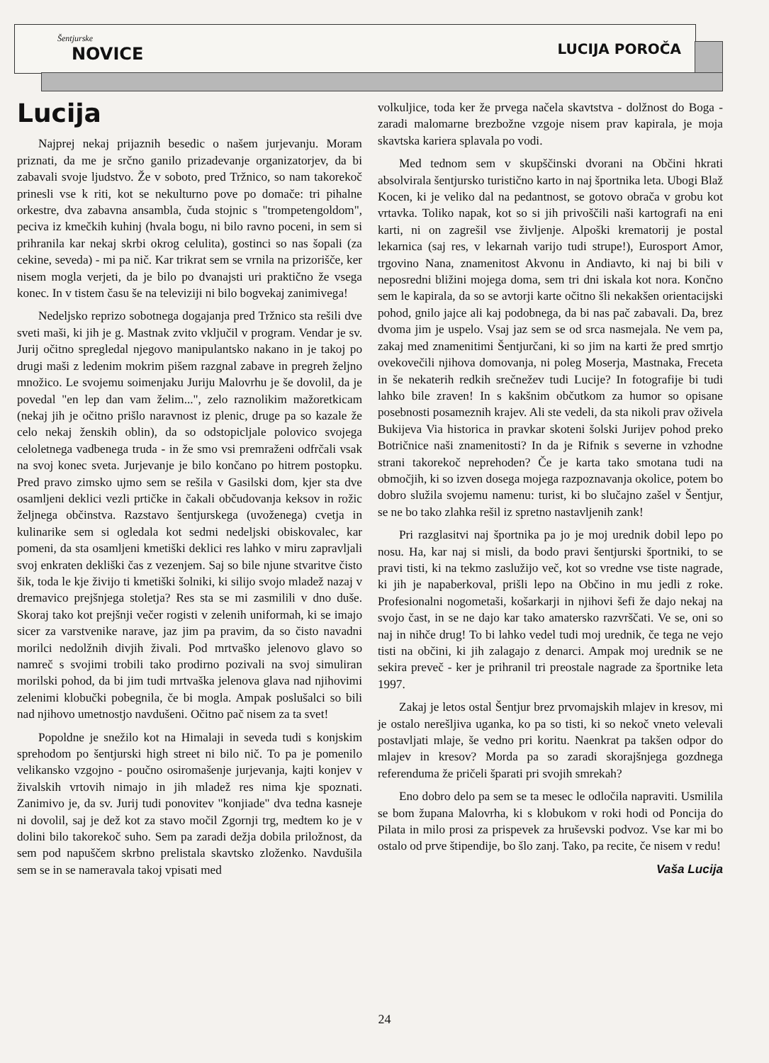Šentjurske
NOVICE
LUCIJA POROČA
Lucija
Najprej nekaj prijaznih besedic o našem jurjevanju. Moram priznati, da me je srčno ganilo prizadevanje organizatorjev, da bi zabavali svoje ljudstvo. Že v soboto, pred Tržnico, so nam takorekoč prinesli vse k riti, kot se nekulturno pove po domače: tri pihalne orkestre, dva zabavna ansambla, čuda stojnic s "trompetengoldom", peciva iz kmečkih kuhinj (hvala bogu, ni bilo ravno poceni, in sem si prihranila kar nekaj skrbi okrog celulita), gostinci so nas šopali (za cekine, seveda) - mi pa nič. Kar trikrat sem se vrnila na prizorišče, ker nisem mogla verjeti, da je bilo po dvanajsti uri praktično že vsega konec. In v tistem času še na televiziji ni bilo bogvekaj zanimivega!
Nedeljsko reprizo sobotnega dogajanja pred Tržnico sta rešili dve sveti maši, ki jih je g. Mastnak zvito vključil v program. Vendar je sv. Jurij očitno spregledal njegovo manipulantsko nakano in je takoj po drugi maši z ledenim mokrim pišem razgnal zabave in pregreh željno množico. Le svojemu soimenjaku Juriju Malovrhu je še dovolil, da je povedal "en lep dan vam želim...", zelo raznolikim mažoretkicam (nekaj jih je očitno prišlo naravnost iz plenic, druge pa so kazale že celo nekaj ženskih oblin), da so odstopicljale polovico svojega celoletnega vadbenega truda - in že smo vsi premraženi odfrčali vsak na svoj konec sveta. Jurjevanje je bilo končano po hitrem postopku. Pred pravo zimsko ujmo sem se rešila v Gasilski dom, kjer sta dve osamljeni deklici vezli prtičke in čakali občudovanja keksov in rožic željnega občinstva. Razstavo šentjurskega (uvoženega) cvetja in kulinarike sem si ogledala kot sedmi nedeljski obiskovalec, kar pomeni, da sta osamljeni kmetiški deklici res lahko v miru zapravljali svoj enkraten dekliški čas z vezenjem. Saj so bile njune stvaritve čisto šik, toda le kje živijo ti kmetiški šolniki, ki silijo svojo mladež nazaj v dremavico prejšnjega stoletja? Res sta se mi zasmilili v dno duše. Skoraj tako kot prejšnji večer rogisti v zelenih uniformah, ki se imajo sicer za varstvenike narave, jaz jim pa pravim, da so čisto navadni morilci nedolžnih divjih živali. Pod mrtvaško jelenovo glavo so namreč s svojimi trobili tako prodirno pozivali na svoj simuliran morilski pohod, da bi jim tudi mrtvaška jelenova glava nad njihovimi zelenimi klobučki pobegnila, če bi mogla. Ampak poslušalci so bili nad njihovo umetnostjo navdušeni. Očitno pač nisem za ta svet!
Popoldne je snežilo kot na Himalaji in seveda tudi s konjskim sprehodom po šentjurski high street ni bilo nič. To pa je pomenilo velikansko vzgojno - poučno osiromašenje jurjevanja, kajti konjev v živalskih vrtovih nimajo in jih mladež res nima kje spoznati. Zanimivo je, da sv. Jurij tudi ponovitev "konjiade" dva tedna kasneje ni dovolil, saj je dež kot za stavo močil Zgornji trg, medtem ko je v dolini bilo takorekoč suho. Sem pa zaradi dežja dobila priložnost, da sem pod napuščem skrbno prelistala skavtsko zloženko. Navdušila sem se in se nameravala takoj vpisati med
volkuljice, toda ker že prvega načela skavtstva - dolžnost do Boga - zaradi malomarne brezbožne vzgoje nisem prav kapirala, je moja skavtska kariera splavala po vodi.
Med tednom sem v skupščinski dvorani na Občini hkrati absolvirala šentjursko turistično karto in naj športnika leta. Ubogi Blaž Kocen, ki je veliko dal na pedantnost, se gotovo obrača v grobu kot vrtavka. Toliko napak, kot so si jih privoščili naši kartografi na eni karti, ni on zagrešil vse življenje. Alpoški krematorij je postal lekarnica (saj res, v lekarnah varijo tudi strupe!), Eurosport Amor, trgovino Nana, znamenitost Akvonu in Andiavto, ki naj bi bili v neposredni bližini mojega doma, sem tri dni iskala kot nora. Končno sem le kapirala, da so se avtorji karte očitno šli nekakšen orientacijski pohod, gnilo jajce ali kaj podobnega, da bi nas pač zabavali. Da, brez dvoma jim je uspelo. Vsaj jaz sem se od srca nasmejala. Ne vem pa, zakaj med znamenitimi Šentjurčani, ki so jim na karti že pred smrtjo ovekovečili njihova domovanja, ni poleg Moserja, Mastnaka, Freceta in še nekaterih redkih srečnežev tudi Lucije? In fotografije bi tudi lahko bile zraven! In s kakšnim občutkom za humor so opisane posebnosti posameznih krajev. Ali ste vedeli, da sta nikoli prav oživela Bukijeva Via historica in pravkar skoteni šolski Jurijev pohod preko Botričnice naši znamenitosti? In da je Rifnik s severne in vzhodne strani takorekoč neprehoden? Če je karta tako smotana tudi na območjih, ki so izven dosega mojega razpoznavanja okolice, potem bo dobro služila svojemu namenu: turist, ki bo slučajno zašel v Šentjur, se ne bo tako zlahka rešil iz spretno nastavljenih zank!
Pri razglasitvi naj športnika pa jo je moj urednik dobil lepo po nosu. Ha, kar naj si misli, da bodo pravi šentjurski športniki, to se pravi tisti, ki na tekmo zaslužijo več, kot so vredne vse tiste nagrade, ki jih je napaberkoval, prišli lepo na Občino in mu jedli z roke. Profesionalni nogometaši, košarkarji in njihovi šefi že dajo nekaj na svojo čast, in se ne dajo kar tako amatersko razvrščati. Ve se, oni so naj in nihče drug! To bi lahko vedel tudi moj urednik, če tega ne vejo tisti na občini, ki jih zalagajo z denarci. Ampak moj urednik se ne sekira preveč - ker je prihranil tri preostale nagrade za športnike leta 1997.
Zakaj je letos ostal Šentjur brez prvomajskih mlajev in kresov, mi je ostalo nerešljiva uganka, ko pa so tisti, ki so nekoč vneto velevali postavljati mlaje, še vedno pri koritu. Naenkrat pa takšen odpor do mlajev in kresov? Morda pa so zaradi skorajšnjega gozdnega referenduma že pričeli šparati pri svojih smrekah?
Eno dobro delo pa sem se ta mesec le odločila napraviti. Usmilila se bom župana Malovrha, ki s klobukom v roki hodi od Poncija do Pilata in milo prosi za prispevek za hruševski podvoz. Vse kar mi bo ostalo od prve štipendije, bo šlo zanj. Tako, pa recite, če nisem v redu!
Vaša Lucija
24